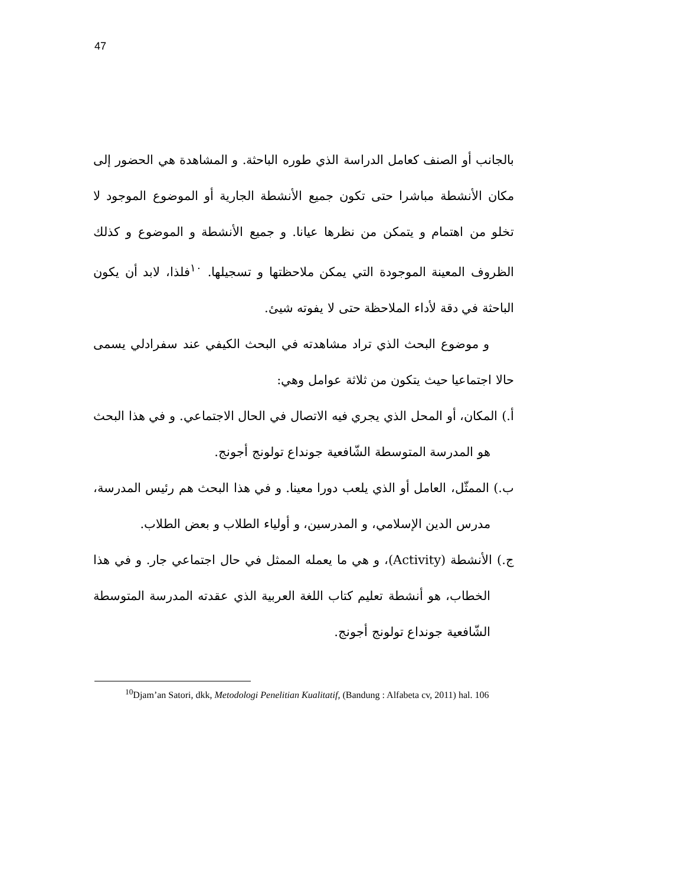47
بالجانب أو الصنف كعامل الدراسة الذي طوره الباحثة. و المشاهدة هي الحضور إلى مكان الأنشطة مباشرا حتى تكون جميع الأنشطة الجارية أو الموضوع الموجود لا تخلو من اهتمام و يتمكن من نظرها عيانا. و جميع الأنشطة و الموضوع و كذلك الظروف المعينة الموجودة التي يمكن ملاحظتها و تسجيلها. <sup>١٠</sup>فلذا، لابد أن يكون الباحثة في دقة لأداء الملاحظة حتى لا يفوته شيئ.
و موضوع البحث الذي تراد مشاهدته في البحث الكيفي عند سفرادلي يسمى حالا اجتماعيا حيث يتكون من ثلاثة عوامل وهي:
أ.) المكان، أو المحل الذي يجري فيه الاتصال في الحال الاجتماعي. و في هذا البحث هو المدرسة المتوسطة الشّافعية جونداع تولونج أجونج.
ب.) الممثّل، العامل أو الذي يلعب دورا معينا. و في هذا البحث هم رئيس المدرسة، مدرس الدين الإسلامي، و المدرسين، و أولياء الطلاب و بعض الطلاب.
ج.) الأنشطة (Activity)، و هي ما يعمله الممثل في حال اجتماعي جار. و في هذا الخطاب، هو أنشطة تعليم كتاب اللغة العربية الذي عقدته المدرسة المتوسطة الشّافعية جونداع تولونج أجونج.
<sup>10</sup> Djam’an Satori, dkk, Metodologi Penelitian Kualitatif, (Bandung : Alfabeta cv, 2011) hal. 106